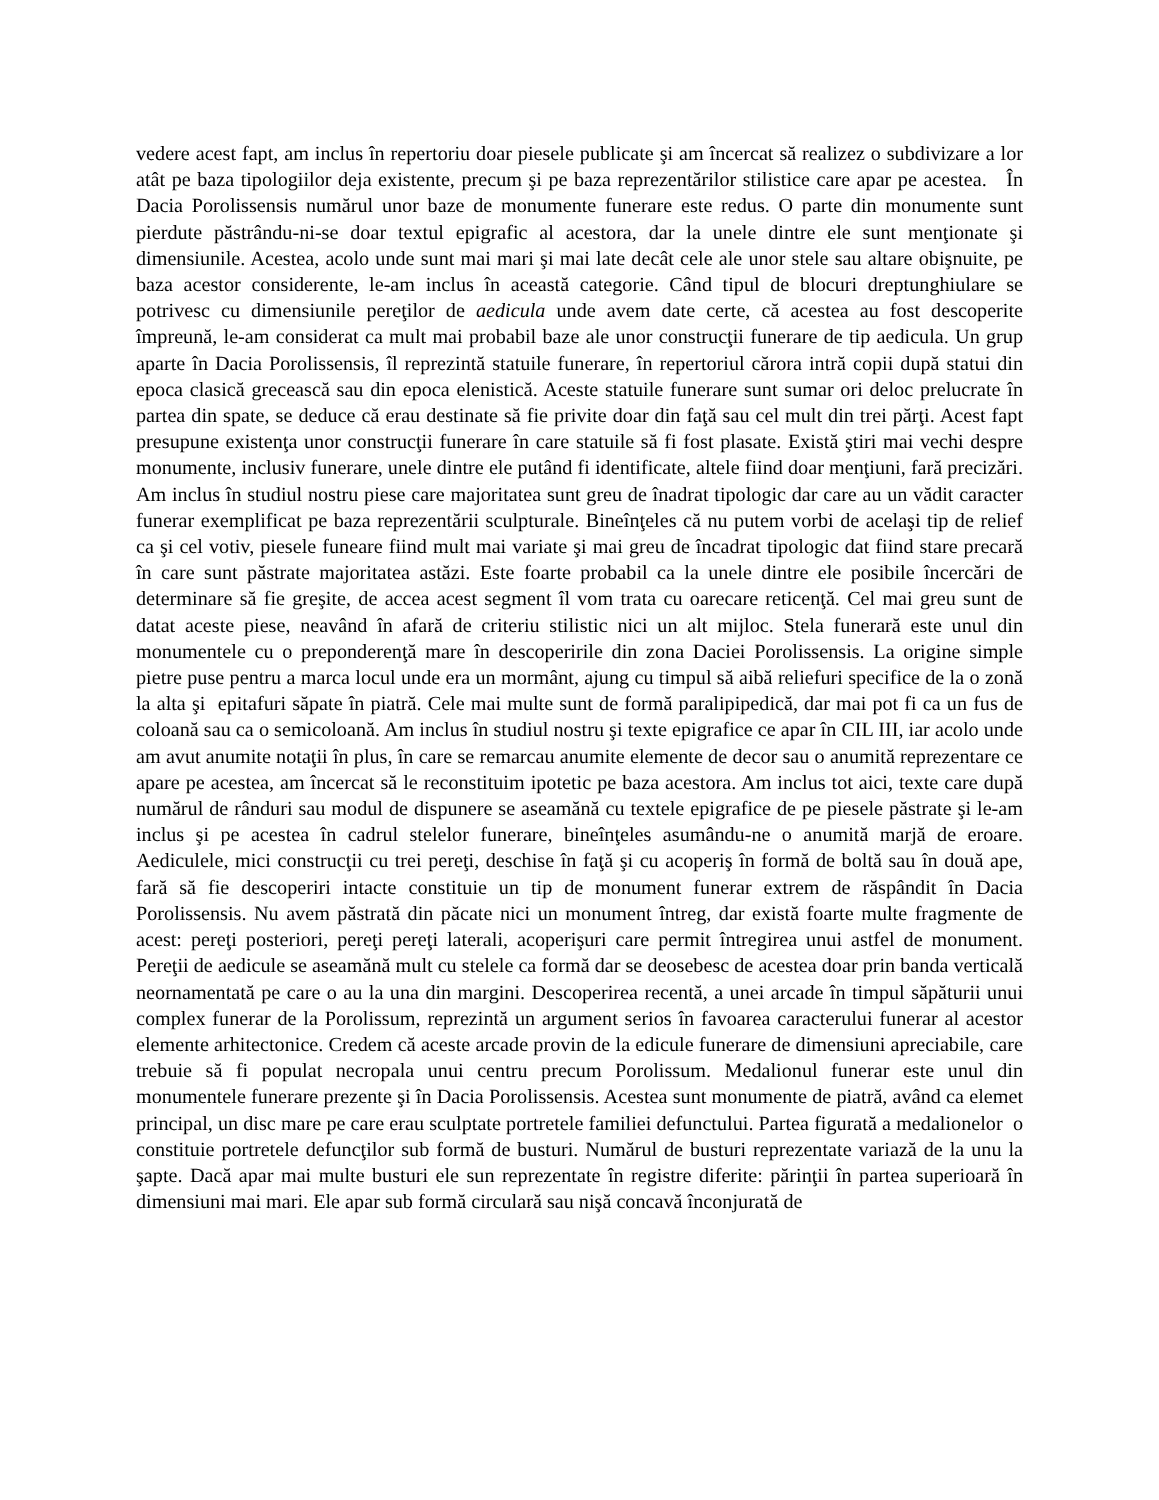vedere acest fapt, am inclus în repertoriu doar piesele publicate şi am încercat să realizez o subdivizare a lor atât pe baza tipologiilor deja existente, precum şi pe baza reprezentărilor stilistice care apar pe acestea. În Dacia Porolissensis numărul unor baze de monumente funerare este redus. O parte din monumente sunt pierdute păstrându-ni-se doar textul epigrafic al acestora, dar la unele dintre ele sunt menţionate şi dimensiunile. Acestea, acolo unde sunt mai mari şi mai late decât cele ale unor stele sau altare obişnuite, pe baza acestor considerente, le-am inclus în această categorie. Când tipul de blocuri dreptunghiulare se potrivesc cu dimensiunile pereţilor de aedicula unde avem date certe, că acestea au fost descoperite împreună, le-am considerat ca mult mai probabil baze ale unor construcţii funerare de tip aedicula. Un grup aparte în Dacia Porolissensis, îl reprezintă statuile funerare, în repertoriul cărora intră copii după statui din epoca clasică grecească sau din epoca elenistică. Aceste statuile funerare sunt sumar ori deloc prelucrate în partea din spate, se deduce că erau destinate să fie privite doar din faţă sau cel mult din trei părţi. Acest fapt presupune existenţa unor construcţii funerare în care statuile să fi fost plasate. Există ştiri mai vechi despre monumente, inclusiv funerare, unele dintre ele putând fi identificate, altele fiind doar menţiuni, fară precizări. Am inclus în studiul nostru piese care majoritatea sunt greu de înadrat tipologic dar care au un vădit caracter funerar exemplificat pe baza reprezentării sculpturale. Bineînţeles că nu putem vorbi de acelaşi tip de relief ca şi cel votiv, piesele funeare fiind mult mai variate şi mai greu de încadrat tipologic dat fiind stare precară în care sunt păstrate majoritatea astăzi. Este foarte probabil ca la unele dintre ele posibile încercări de determinare să fie greşite, de accea acest segment îl vom trata cu oarecare reticenţă. Cel mai greu sunt de datat aceste piese, neavând în afară de criteriu stilistic nici un alt mijloc. Stela funerară este unul din monumentele cu o preponderenţă mare în descoperirile din zona Daciei Porolissensis. La origine simple pietre puse pentru a marca locul unde era un mormânt, ajung cu timpul să aibă reliefuri specifice de la o zonă la alta şi epitafuri săpate în piatră. Cele mai multe sunt de formă paralipipedică, dar mai pot fi ca un fus de coloană sau ca o semicoloană. Am inclus în studiul nostru şi texte epigrafice ce apar în CIL III, iar acolo unde am avut anumite notaţii în plus, în care se remarcau anumite elemente de decor sau o anumită reprezentare ce apare pe acestea, am încercat să le reconstituim ipotetic pe baza acestora. Am inclus tot aici, texte care după numărul de rânduri sau modul de dispunere se aseamănă cu textele epigrafice de pe piesele păstrate şi le-am inclus şi pe acestea în cadrul stelelor funerare, bineînţeles asumându-ne o anumită marjă de eroare. Aediculele, mici construcţii cu trei pereţi, deschise în faţă şi cu acoperiş în formă de boltă sau în două ape, fară să fie descoperiri intacte constituie un tip de monument funerar extrem de răspândit în Dacia Porolissensis. Nu avem păstrată din păcate nici un monument întreg, dar există foarte multe fragmente de acest: pereţi posteriori, pereţi pereţi laterali, acoperişuri care permit întregirea unui astfel de monument. Pereţii de aedicule se aseamănă mult cu stelele ca formă dar se deosebesc de acestea doar prin banda verticală neornamentată pe care o au la una din margini. Descoperirea recentă, a unei arcade în timpul săpăturii unui complex funerar de la Porolissum, reprezintă un argument serios în favoarea caracterului funerar al acestor elemente arhitectonice. Credem că aceste arcade provin de la edicule funerare de dimensiuni apreciabile, care trebuie să fi populat necropala unui centru precum Porolissum. Medalionul funerar este unul din monumentele funerare prezente şi în Dacia Porolissensis. Acestea sunt monumente de piatră, având ca elemet principal, un disc mare pe care erau sculptate portretele familiei defunctului. Partea figurată a medalionelor o constituie portretele defuncţilor sub formă de busturi. Numărul de busturi reprezentate variază de la unu la şapte. Dacă apar mai multe busturi ele sun reprezentate în registre diferite: părinţii în partea superioară în dimensiuni mai mari. Ele apar sub formă circulară sau nişă concavă înconjurată de